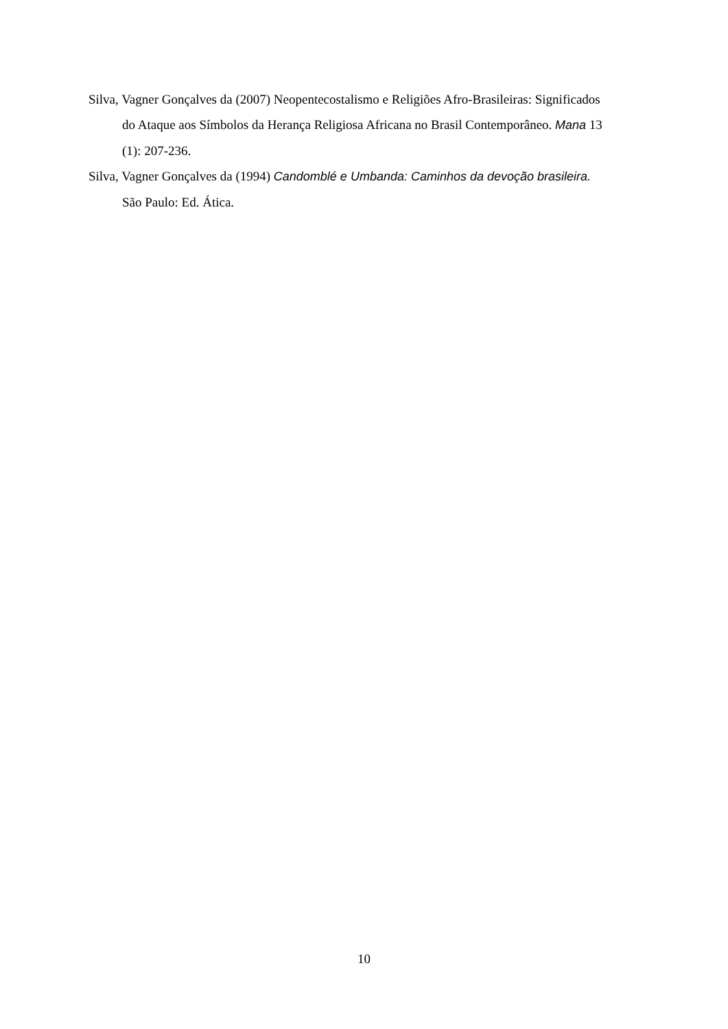Silva, Vagner Gonçalves da (2007) Neopentecostalismo e Religiões Afro-Brasileiras: Significados do Ataque aos Símbolos da Herança Religiosa Africana no Brasil Contemporâneo. Mana 13 (1): 207-236.
Silva, Vagner Gonçalves da (1994) Candomblé e Umbanda: Caminhos da devoção brasileira. São Paulo: Ed. Ática.
10